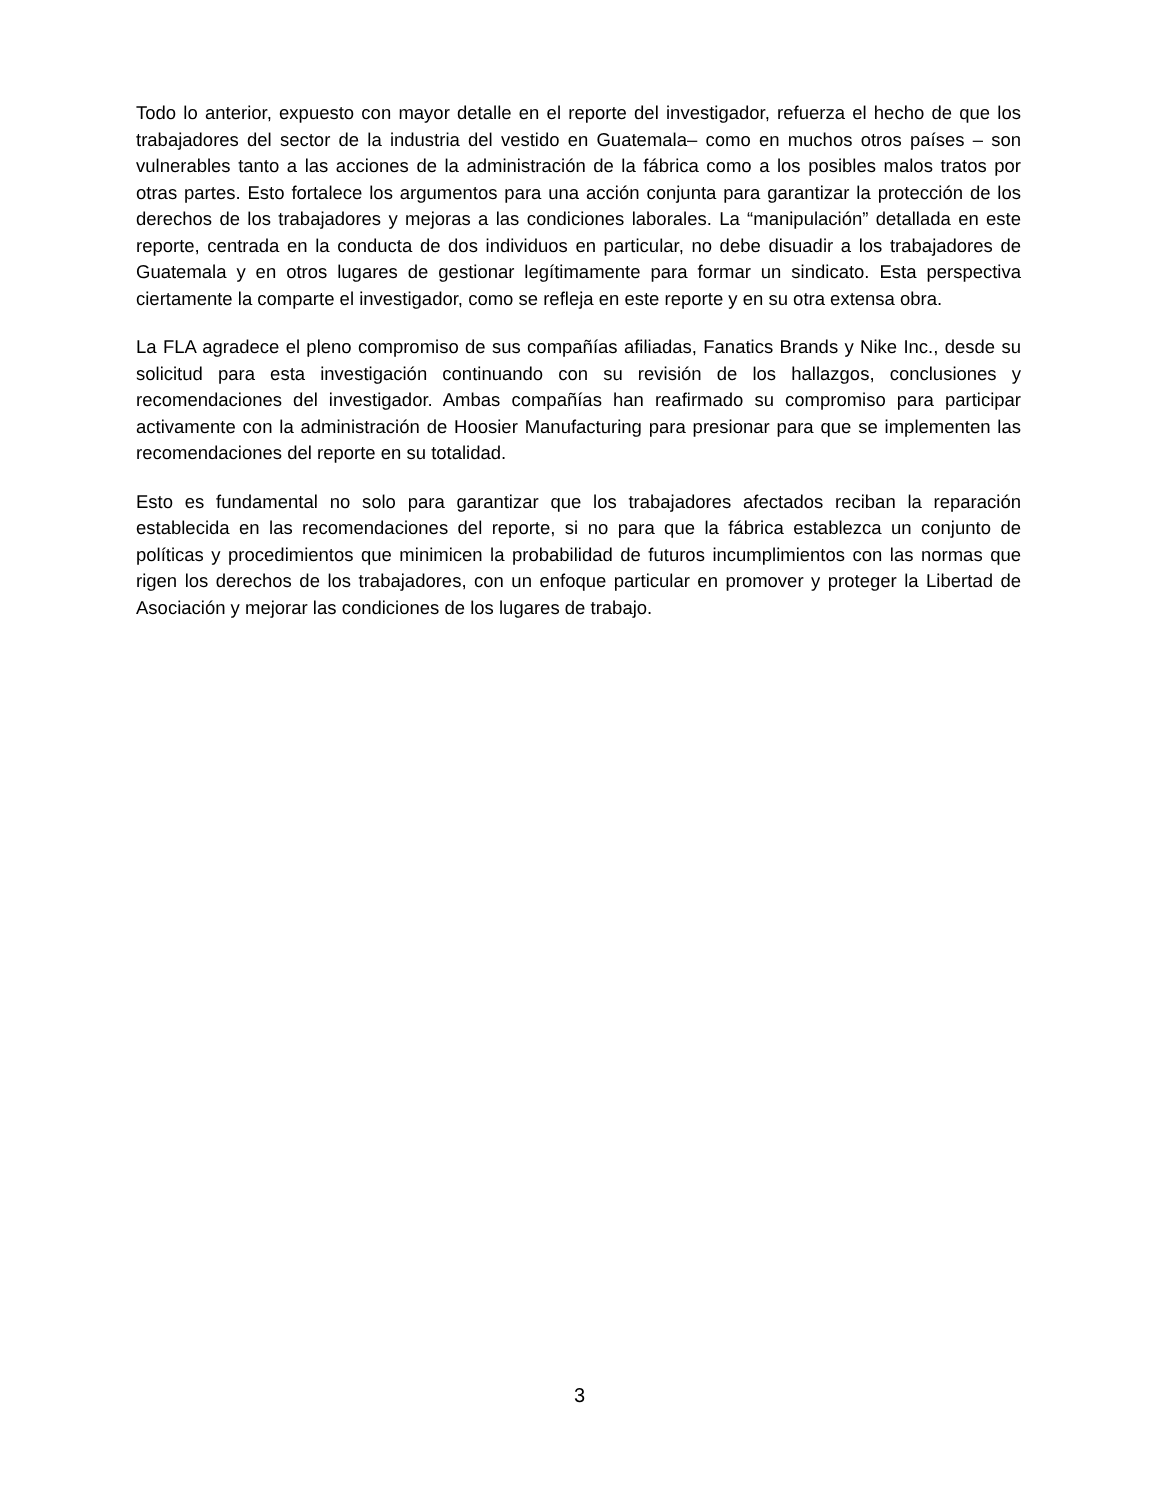Todo lo anterior, expuesto con mayor detalle en el reporte del investigador, refuerza el hecho de que los trabajadores del sector de la industria del vestido en Guatemala– como en muchos otros países – son vulnerables tanto a las acciones de la administración de la fábrica como a los posibles malos tratos por otras partes. Esto fortalece los argumentos para una acción conjunta para garantizar la protección de los derechos de los trabajadores y mejoras a las condiciones laborales. La “manipulación” detallada en este reporte, centrada en la conducta de dos individuos en particular, no debe disuadir a los trabajadores de Guatemala y en otros lugares de gestionar legítimamente para formar un sindicato. Esta perspectiva ciertamente la comparte el investigador, como se refleja en este reporte y en su otra extensa obra.
La FLA agradece el pleno compromiso de sus compañías afiliadas, Fanatics Brands y Nike Inc., desde su solicitud para esta investigación continuando con su revisión de los hallazgos, conclusiones y recomendaciones del investigador. Ambas compañías han reafirmado su compromiso para participar activamente con la administración de Hoosier Manufacturing para presionar para que se implementen las recomendaciones del reporte en su totalidad.
Esto es fundamental no solo para garantizar que los trabajadores afectados reciban la reparación establecida en las recomendaciones del reporte, si no para que la fábrica establezca un conjunto de políticas y procedimientos que minimicen la probabilidad de futuros incumplimientos con las normas que rigen los derechos de los trabajadores, con un enfoque particular en promover y proteger la Libertad de Asociación y mejorar las condiciones de los lugares de trabajo.
3